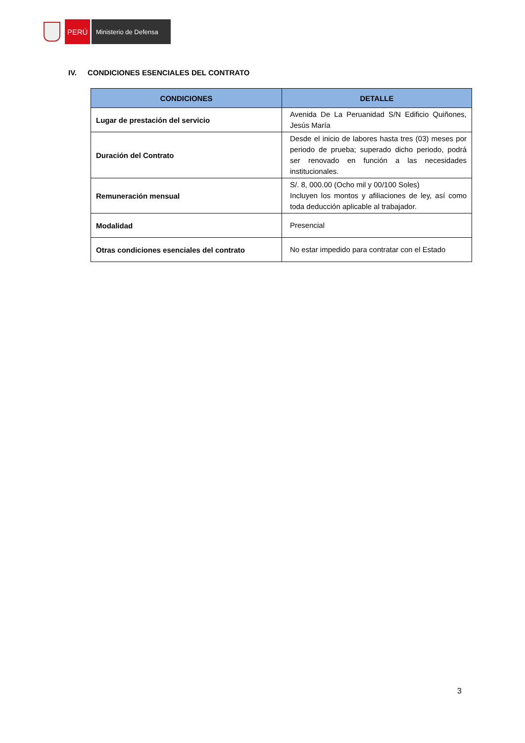PERÚ
Ministerio de Defensa
IV. CONDICIONES ESENCIALES DEL CONTRATO
| CONDICIONES | DETALLE |
| --- | --- |
| Lugar de prestación del servicio | Avenida De La Peruanidad S/N Edificio Quiñones, Jesús María |
| Duración del Contrato | Desde el inicio de labores hasta tres (03) meses por periodo de prueba; superado dicho periodo, podrá ser renovado en función a las necesidades institucionales. |
| Remuneración mensual | S/. 8, 000.00 (Ocho mil y 00/100 Soles) Incluyen los montos y afiliaciones de ley, así como toda deducción aplicable al trabajador. |
| Modalidad | Presencial |
| Otras condiciones esenciales del contrato | No estar impedido para contratar con el Estado |
3